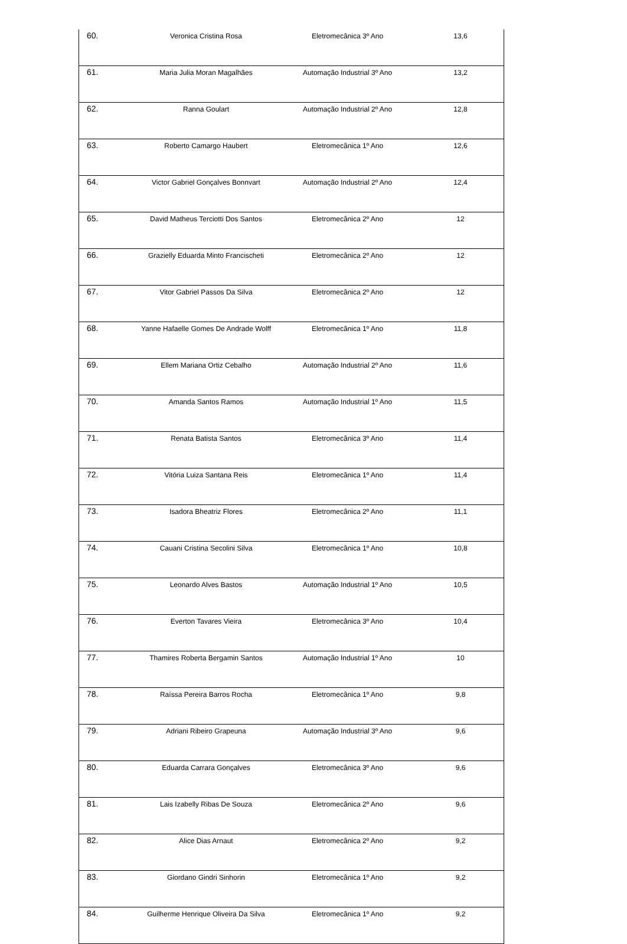| 60. | Veronica Cristina Rosa | Eletromecânica 3º Ano | 13,6 |
| 61. | Maria Julia Moran Magalhães | Automação Industrial 3º Ano | 13,2 |
| 62. | Ranna Goulart | Automação Industrial 2º Ano | 12,8 |
| 63. | Roberto Camargo Haubert | Eletromecânica 1º Ano | 12,6 |
| 64. | Victor Gabriel Gonçalves Bonnvart | Automação Industrial 2º Ano | 12,4 |
| 65. | David Matheus Terciotti Dos Santos | Eletromecânica 2º Ano | 12 |
| 66. | Grazielly Eduarda Minto Francischeti | Eletromecânica 2º Ano | 12 |
| 67. | Vitor Gabriel Passos Da Silva | Eletromecânica 2º Ano | 12 |
| 68. | Yanne Hafaelle Gomes De Andrade Wolff | Eletromecânica 1º Ano | 11,8 |
| 69. | Ellem Mariana Ortiz Cebalho | Automação Industrial 2º Ano | 11,6 |
| 70. | Amanda Santos Ramos | Automação Industrial 1º Ano | 11,5 |
| 71. | Renata Batista Santos | Eletromecânica 3º Ano | 11,4 |
| 72. | Vitória Luiza Santana Reis | Eletromecânica 1º Ano | 11,4 |
| 73. | Isadora Bheatriz Flores | Eletromecânica 2º Ano | 11,1 |
| 74. | Cauani Cristina Secolini Silva | Eletromecânica 1º Ano | 10,8 |
| 75. | Leonardo Alves Bastos | Automação Industrial 1º Ano | 10,5 |
| 76. | Everton Tavares Vieira | Eletromecânica 3º Ano | 10,4 |
| 77. | Thamires Roberta Bergamin Santos | Automação Industrial 1º Ano | 10 |
| 78. | Raíssa Pereira Barros Rocha | Eletromecânica 1º Ano | 9,8 |
| 79. | Adriani Ribeiro Grapeuna | Automação Industrial 3º Ano | 9,6 |
| 80. | Eduarda Carrara Gonçalves | Eletromecânica 3º Ano | 9,6 |
| 81. | Lais Izabelly Ribas De Souza | Eletromecânica 2º Ano | 9,6 |
| 82. | Alice Dias Arnaut | Eletromecânica 2º Ano | 9,2 |
| 83. | Giordano Gindri Sinhorin | Eletromecânica 1º Ano | 9,2 |
| 84. | Guilherme Henrique Oliveira Da Silva | Eletromecânica 1º Ano | 9,2 |